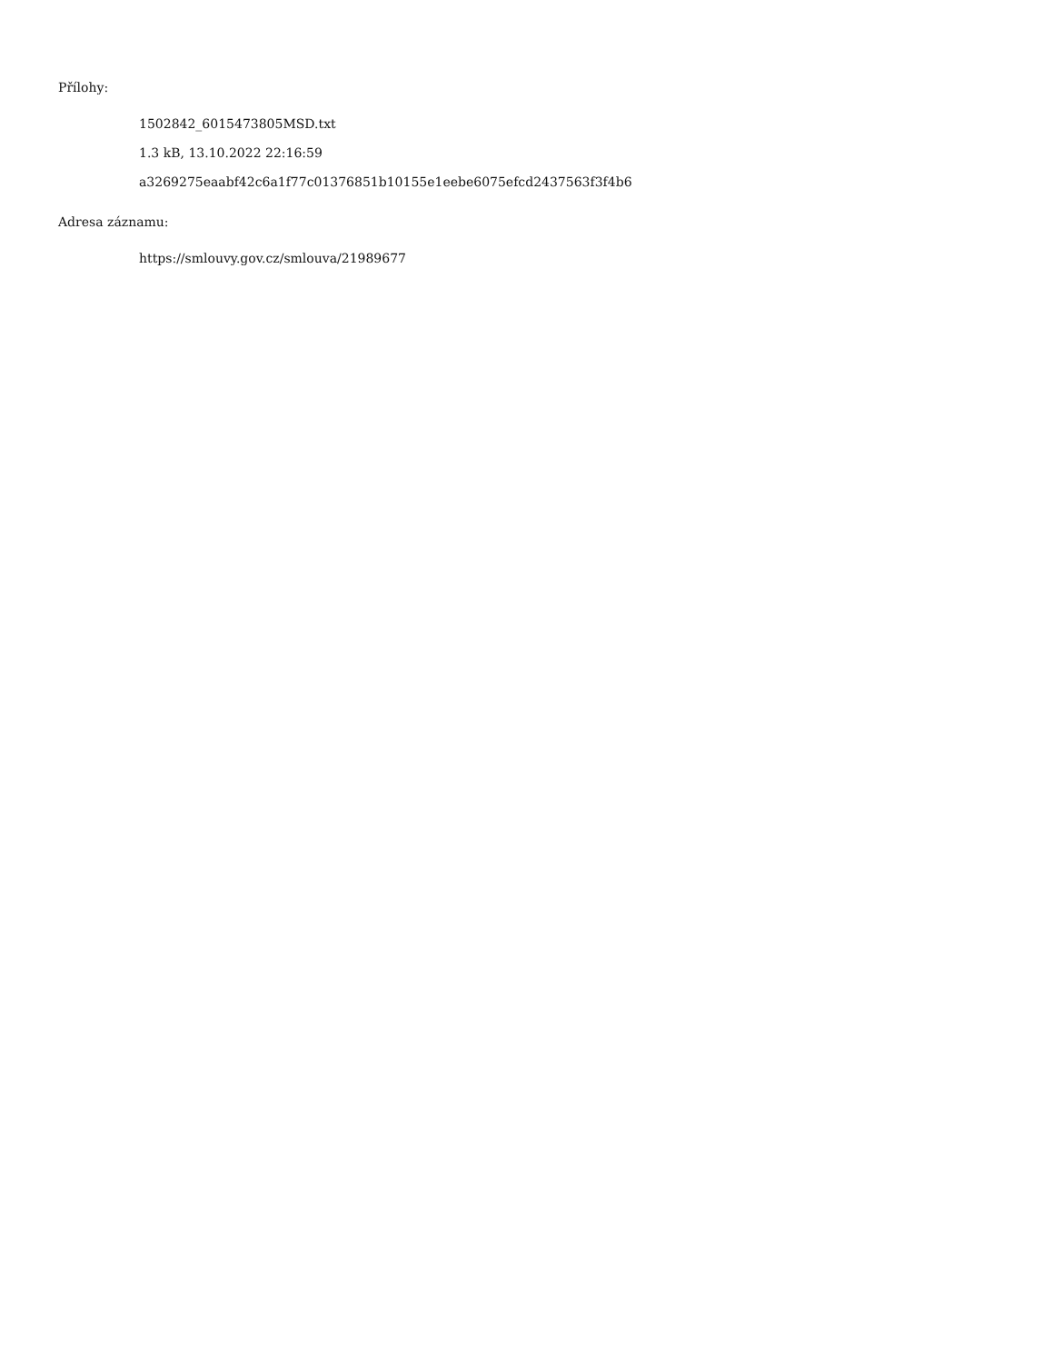Přílohy:
1502842_6015473805MSD.txt
1.3 kB, 13.10.2022 22:16:59
a3269275eaabf42c6a1f77c01376851b10155e1eebe6075efcd2437563f3f4b6
Adresa záznamu:
https://smlouvy.gov.cz/smlouva/21989677